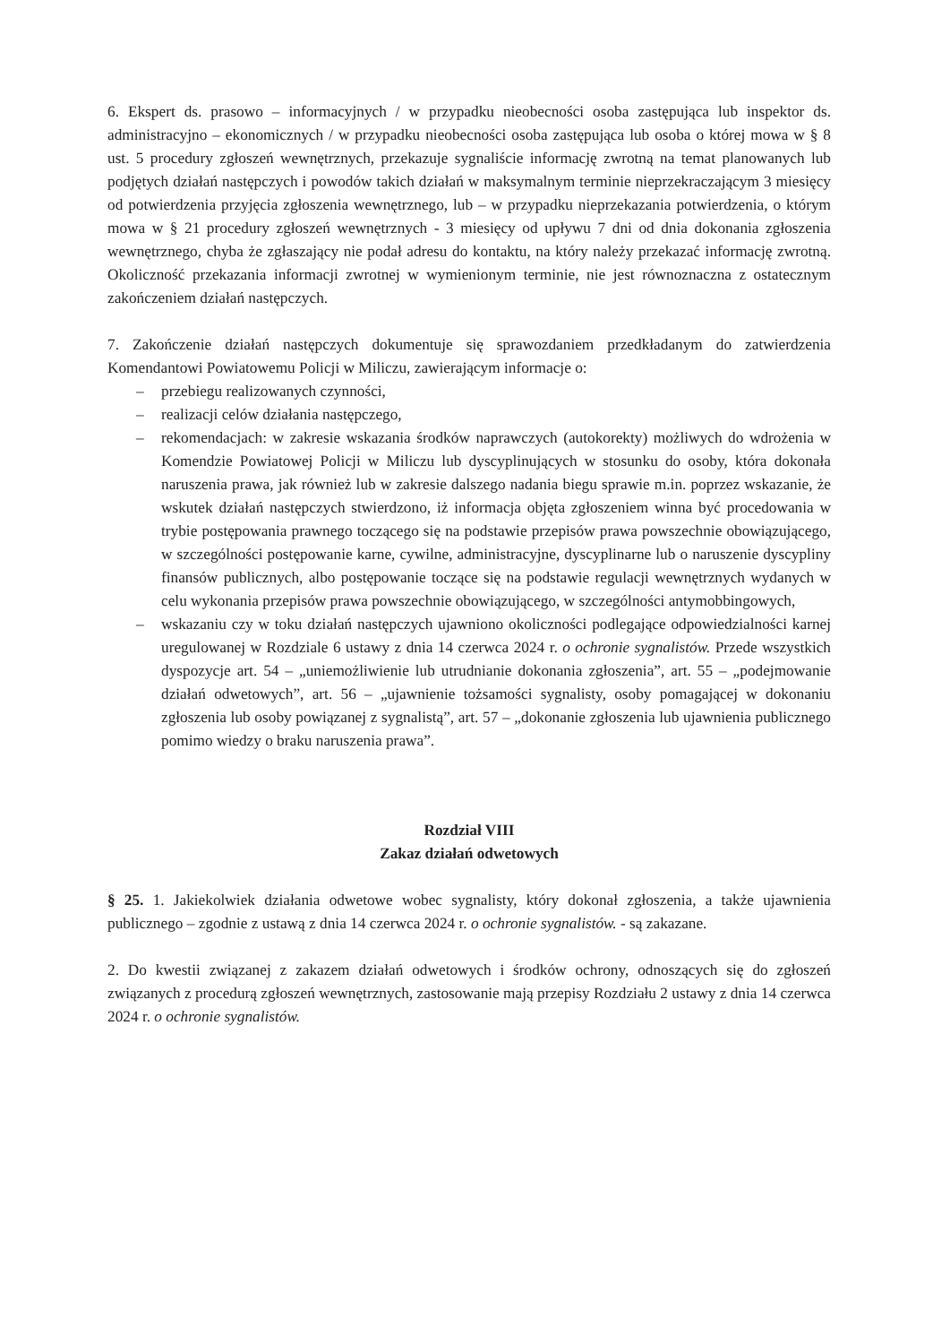6. Ekspert ds. prasowo – informacyjnych / w przypadku nieobecności osoba zastępująca lub inspektor ds. administracyjno – ekonomicznych / w przypadku nieobecności osoba zastępująca lub osoba o której mowa w § 8 ust. 5 procedury zgłoszeń wewnętrznych, przekazuje sygnaliście informację zwrotną na temat planowanych lub podjętych działań następczych i powodów takich działań w maksymalnym terminie nieprzekraczającym 3 miesięcy od potwierdzenia przyjęcia zgłoszenia wewnętrznego, lub – w przypadku nieprzekazania potwierdzenia, o którym mowa w § 21 procedury zgłoszeń wewnętrznych - 3 miesięcy od upływu 7 dni od dnia dokonania zgłoszenia wewnętrznego, chyba że zgłaszający nie podał adresu do kontaktu, na który należy przekazać informację zwrotną. Okoliczność przekazania informacji zwrotnej w wymienionym terminie, nie jest równoznaczna z ostatecznym zakończeniem działań następczych.
7. Zakończenie działań następczych dokumentuje się sprawozdaniem przedkładanym do zatwierdzenia Komendantowi Powiatowemu Policji w Miliczu, zawierającym informacje o:
– przebiegu realizowanych czynności,
– realizacji celów działania następczego,
– rekomendacjach: w zakresie wskazania środków naprawczych (autokorekty) możliwych do wdrożenia w Komendzie Powiatowej Policji w Miliczu lub dyscyplinujących w stosunku do osoby, która dokonała naruszenia prawa, jak również lub w zakresie dalszego nadania biegu sprawie m.in. poprzez wskazanie, że wskutek działań następczych stwierdzono, iż informacja objęta zgłoszeniem winna być procedowania w trybie postępowania prawnego toczącego się na podstawie przepisów prawa powszechnie obowiązującego, w szczególności postępowanie karne, cywilne, administracyjne, dyscyplinarne lub o naruszenie dyscypliny finansów publicznych, albo postępowanie toczące się na podstawie regulacji wewnętrznych wydanych w celu wykonania przepisów prawa powszechnie obowiązującego, w szczególności antymobbingowych,
– wskazaniu czy w toku działań następczych ujawniono okoliczności podlegające odpowiedzialności karnej uregulowanej w Rozdziale 6 ustawy z dnia 14 czerwca 2024 r. o ochronie sygnalistów. Przede wszystkich dyspozycje art. 54 – „uniemożliwienie lub utrudnianie dokonania zgłoszenia”, art. 55 – „podejmowanie działań odwetowych”, art. 56 – „ujawnienie tożsamości sygnalisty, osoby pomagającej w dokonaniu zgłoszenia lub osoby powiązanej z sygnalistą”, art. 57 – „dokonanie zgłoszenia lub ujawnienia publicznego pomimo wiedzy o braku naruszenia prawa”.
Rozdział VIII
Zakaz działań odwetowych
§ 25. 1. Jakiekolwiek działania odwetowe wobec sygnalisty, który dokonał zgłoszenia, a także ujawnienia publicznego – zgodnie z ustawą z dnia 14 czerwca 2024 r. o ochronie sygnalistów. - są zakazane.
2. Do kwestii związanej z zakazem działań odwetowych i środków ochrony, odnoszących się do zgłoszeń związanych z procedurą zgłoszeń wewnętrznych, zastosowanie mają przepisy Rozdziału 2 ustawy z dnia 14 czerwca 2024 r. o ochronie sygnalistów.